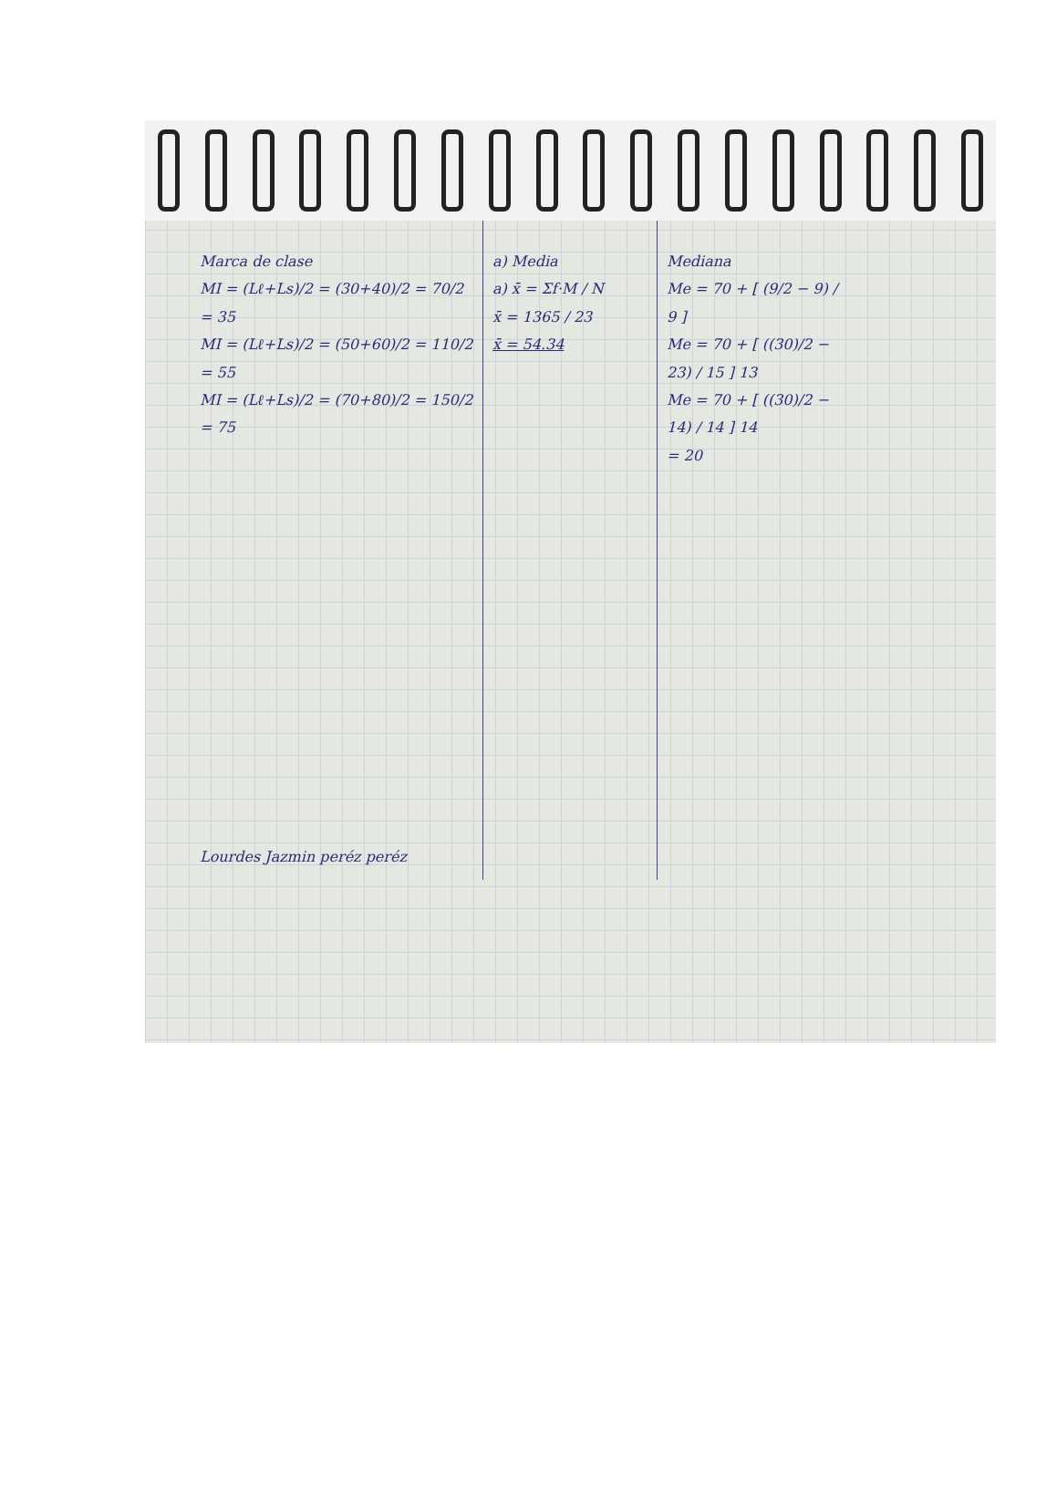Marca de clase
MI = (Lℓ+Ls)/2 = (30+40)/2 = 70/2 = 35
MI = (Lℓ+Ls)/2 = (50+60)/2 = 110/2 = 55
MI = (Lℓ+Ls)/2 = (70+80)/2 = 150/2 = 75
Lourdes Jazmin peréz peréz
a) Media
a) x̄ = Σf·M / N
x̄ = 1365 / 23
x̄ = 54.34
Mediana
Me = 70 + [ (9/2 − 9) / 9 ]
Me = 70 + [ ((30)/2 − 23) / 15 ] 13
Me = 70 + [ ((30)/2 − 14) / 14 ] 14
= 20